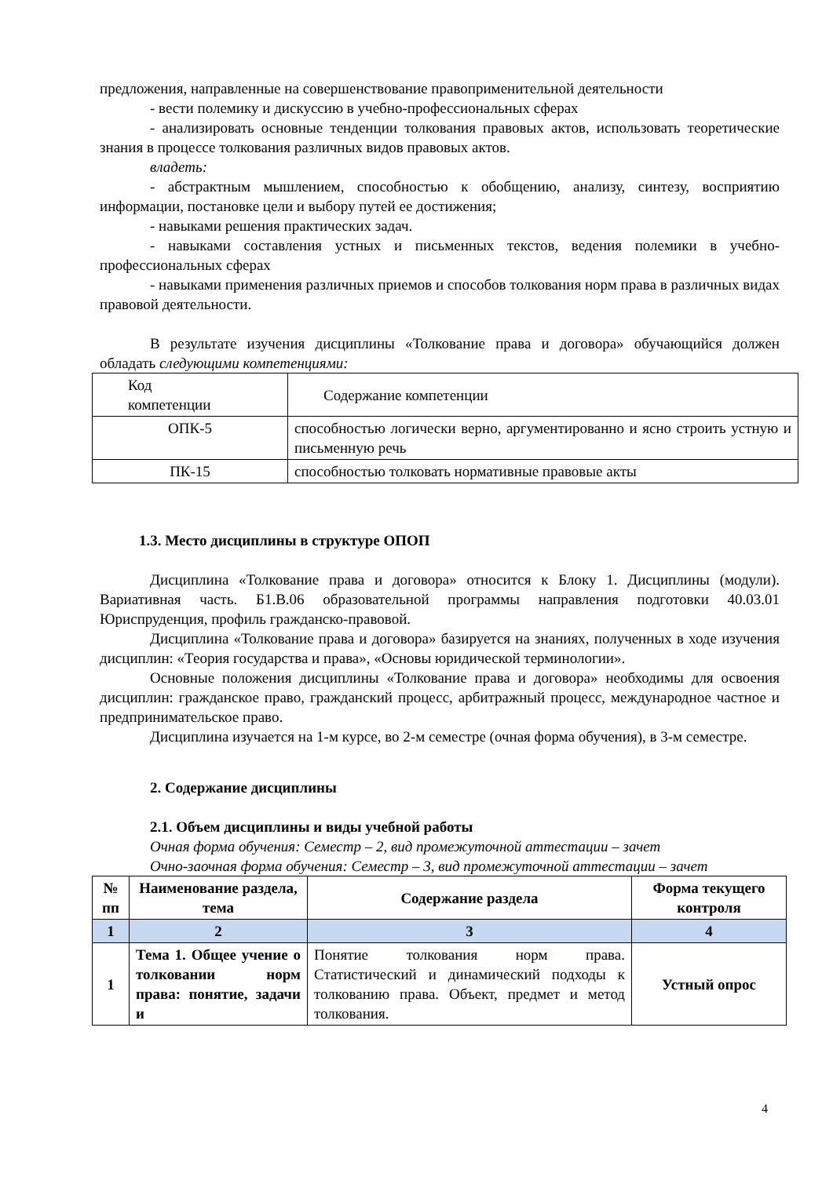предложения, направленные на совершенствование правоприменительной деятельности
- вести полемику и дискуссию в учебно-профессиональных сферах
- анализировать основные тенденции толкования правовых актов, использовать теоретические знания в процессе толкования различных видов правовых актов.
владеть:
- абстрактным мышлением, способностью к обобщению, анализу, синтезу, восприятию информации, постановке цели и выбору путей ее достижения;
- навыками решения практических задач.
- навыками составления устных и письменных текстов, ведения полемики в учебно-профессиональных сферах
- навыками применения различных приемов и способов толкования норм права в различных видах правовой деятельности.
В результате изучения дисциплины «Толкование права и договора» обучающийся должен обладать следующими компетенциями:
| Код компетенции | Содержание компетенции |
| ОПК-5 | способностью логически верно, аргументированно и ясно строить устную и письменную речь |
| ПК-15 | способностью толковать нормативные правовые акты |
1.3. Место дисциплины в структуре ОПОП
Дисциплина «Толкование права и договора» относится к Блоку 1. Дисциплины (модули). Вариативная часть. Б1.В.06 образовательной программы направления подготовки 40.03.01 Юриспруденция, профиль гражданско-правовой.
Дисциплина «Толкование права и договора» базируется на знаниях, полученных в ходе изучения дисциплин: «Теория государства и права», «Основы юридической терминологии».
Основные положения дисциплины «Толкование права и договора» необходимы для освоения дисциплин: гражданское право, гражданский процесс, арбитражный процесс, международное частное и предпринимательское право.
Дисциплина изучается на 1-м курсе, во 2-м семестре (очная форма обучения), в 3-м семестре.
2. Содержание дисциплины
2.1. Объем дисциплины и виды учебной работы
Очная форма обучения: Семестр – 2, вид промежуточной аттестации – зачет
Очно-заочная форма обучения: Семестр – 3, вид промежуточной аттестации – зачет
| № пп | Наименование раздела, тема | Содержание раздела | Форма текущего контроля |
| --- | --- | --- | --- |
| 1 | 2 | 3 | 4 |
| 1 | Тема 1. Общее учение о толковании норм права: понятие, задачи и | Понятие толкования норм права. Статистический и динамический подходы к толкованию права. Объект, предмет и метод толкования. | Устный опрос |
4